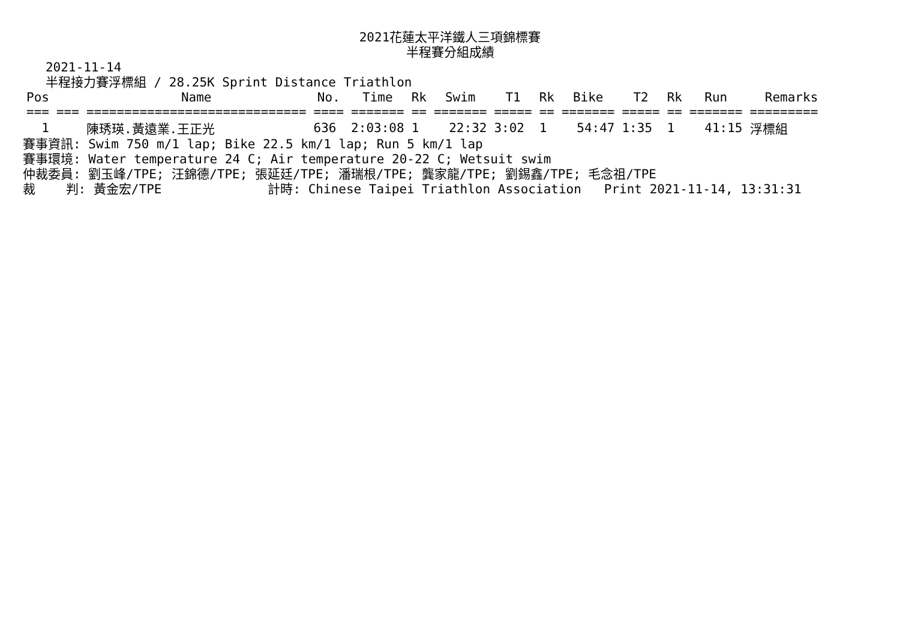2021花蓮太平洋鐵人三項錦標賽
半程賽分組成績
   2021-11-14
   半程接力賽浮標組 / 28.25K Sprint Distance Triathlon
| Pos | | Name | No. | Time | Rk | Swim | T1 | Rk | Bike | T2 | Rk | Run | Remarks |
| --- | --- | --- | --- | --- | --- | --- | --- | --- | --- | --- | --- | --- | --- |
| === | === | ============================= | ==== | ======= | == | ======= | ===== | == | ======= | ===== | == | ======= | ========= |
| 1 | | 陳琇瑛.黃遠業.王正光 | 636 | 2:03:08 | 1 | 22:32 | 3:02 | 1 | 54:47 | 1:35 | 1 | 41:15 | 浮標組 |
賽事資訊: Swim 750 m/1 lap; Bike 22.5 km/1 lap; Run 5 km/1 lap
賽事環境: Water temperature 24 C; Air temperature 20-22 C; Wetsuit swim
仲裁委員: 劉玉峰/TPE; 汪錦德/TPE; 張延廷/TPE; 潘瑞根/TPE; 龔家龍/TPE; 劉錫鑫/TPE; 毛念祖/TPE
裁    判: 黃金宏/TPE              計時: Chinese Taipei Triathlon Association   Print 2021-11-14, 13:31:31